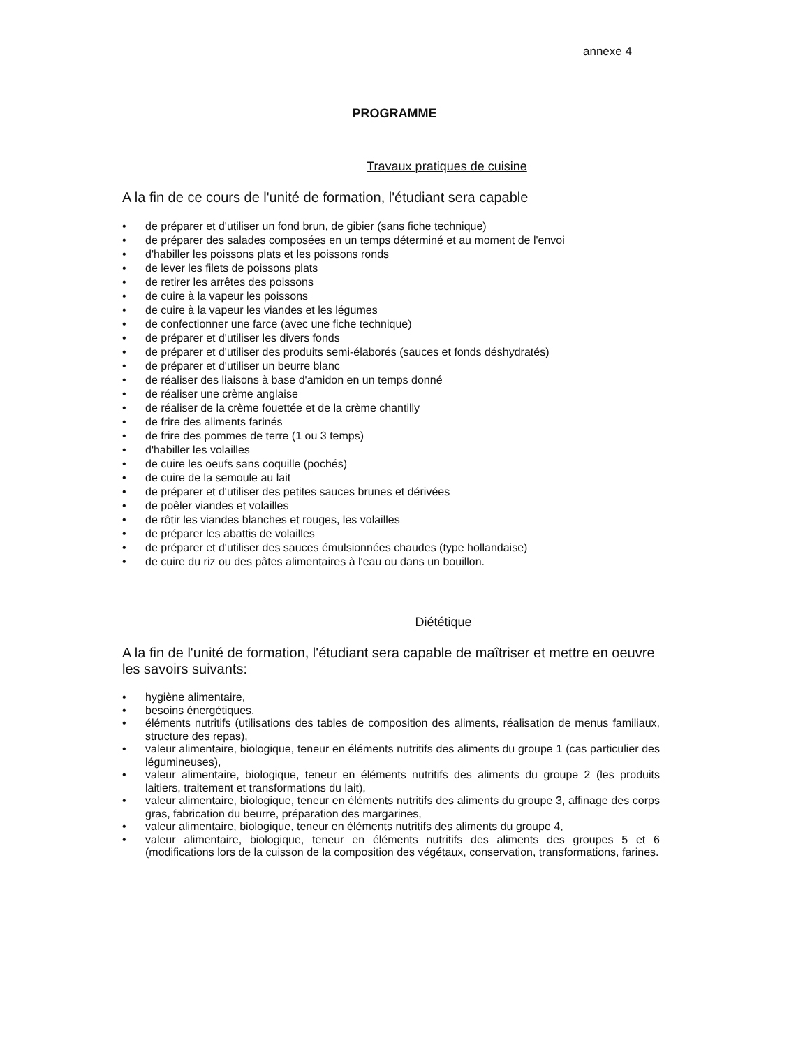annexe 4
PROGRAMME
Travaux pratiques de cuisine
A la fin de ce cours de l'unité de formation, l'étudiant sera capable
• de préparer et d'utiliser un fond brun, de gibier (sans fiche technique)
• de préparer des salades composées en un temps déterminé et au moment de l'envoi
• d'habiller les poissons plats et les poissons ronds
• de lever les filets de poissons plats
• de retirer les arrêtes des poissons
• de cuire à la vapeur les poissons
• de cuire à la vapeur les viandes et les légumes
• de confectionner une farce (avec une fiche technique)
• de préparer et d'utiliser les divers fonds
• de préparer et d'utiliser des produits semi-élaborés (sauces et fonds déshydratés)
• de préparer et d'utiliser un beurre blanc
• de réaliser des liaisons à base d'amidon en un temps donné
• de réaliser une crème anglaise
• de réaliser de la crème fouettée et de la crème chantilly
• de frire des aliments farinés
• de frire des pommes de terre (1 ou 3 temps)
• d'habiller les volailles
• de cuire les oeufs sans coquille (pochés)
• de cuire de la semoule au lait
• de préparer et d'utiliser des petites sauces brunes et dérivées
• de poêler viandes et volailles
• de rôtir les viandes blanches et rouges, les volailles
• de préparer les abattis de volailles
• de préparer et d'utiliser des sauces émulsionnées chaudes (type hollandaise)
• de cuire du riz ou des pâtes alimentaires à l'eau ou dans un bouillon.
Diététique
A la fin de l'unité de formation, l'étudiant sera capable de maîtriser et mettre en oeuvre les savoirs suivants:
• hygiène alimentaire,
• besoins énergétiques,
• éléments nutritifs (utilisations des tables de composition des aliments, réalisation de menus familiaux, structure des repas),
• valeur alimentaire, biologique, teneur en éléments nutritifs des aliments du groupe 1 (cas particulier des légumineuses),
• valeur alimentaire, biologique, teneur en éléments nutritifs des aliments du groupe 2 (les produits laitiers, traitement et transformations du lait),
• valeur alimentaire, biologique, teneur en éléments nutritifs des aliments du groupe 3, affinage des corps gras, fabrication du beurre, préparation des margarines,
• valeur alimentaire, biologique, teneur en éléments nutritifs des aliments du groupe 4,
• valeur alimentaire, biologique, teneur en éléments nutritifs des aliments des groupes 5 et 6 (modifications lors de la cuisson de la composition des végétaux, conservation, transformations, farines.